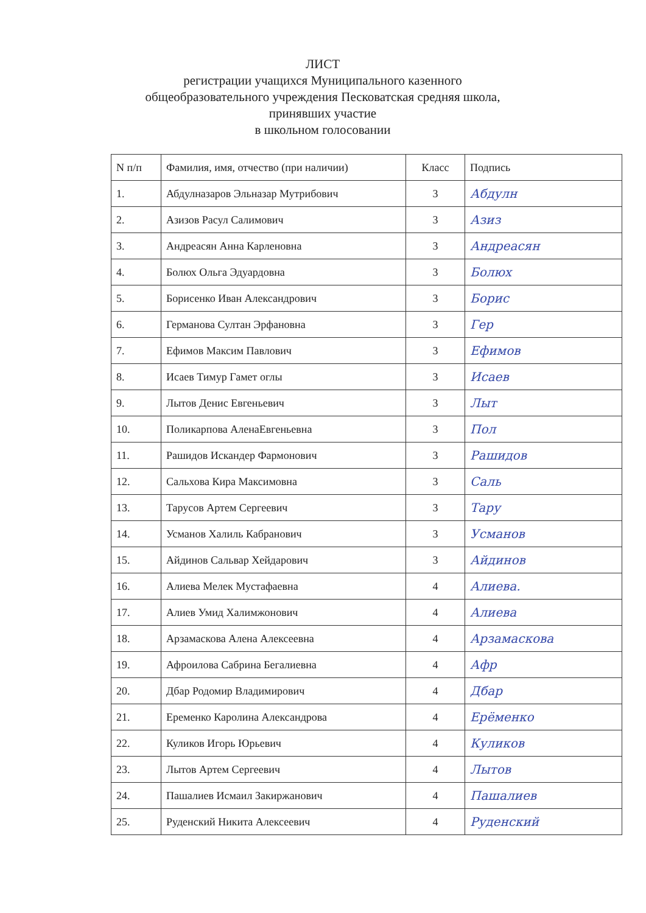ЛИСТ
регистрации учащихся Муниципального казенного общеобразовательного учреждения Песковатская средняя школа, принявших участие
в школьном голосовании
| N п/п | Фамилия, имя, отчество (при наличии) | Класс | Подпись |
| --- | --- | --- | --- |
| 1. | Абдулназаров Эльназар Мутрибович | 3 | Абдулн |
| 2. | Азизов Расул Салимович | 3 | Азиз |
| 3. | Андреасян Анна Карленовна | 3 | Андреасян |
| 4. | Болюх Ольга Эдуардовна | 3 | Болюх |
| 5. | Борисенко Иван Александрович | 3 | Борис |
| 6. | Германова Султан Эрфановна | 3 | Гер |
| 7. | Ефимов Максим Павлович | 3 | Ефимов |
| 8. | Исаев Тимур Гамет оглы | 3 | Исаев |
| 9. | Лытов Денис Евгеньевич | 3 | Лыт |
| 10. | Поликарпова АленаЕвгеньевна | 3 | Пол |
| 11. | Рашидов Искандер Фармонович | 3 | Рашидов |
| 12. | Сальхова Кира Максимовна | 3 | Саль |
| 13. | Тарусов Артем Сергеевич | 3 | Тару |
| 14. | Усманов Халиль Кабранович | 3 | Усманов |
| 15. | Айдинов Сальвар Хейдарович | 3 | Айдинов |
| 16. | Алиева Мелек Мустафаевна | 4 | Алиева. |
| 17. | Алиев Умид Халимжонович | 4 | Алиева |
| 18. | Арзамаскова Алена Алексеевна | 4 | Арзамаскова |
| 19. | Афроилова Сабрина Бегалиевна | 4 | Афр |
| 20. | Дбар Родомир Владимирович | 4 | Дбар |
| 21. | Еременко Каролина Александрова | 4 | Ерёменко |
| 22. | Куликов Игорь Юрьевич | 4 | Куликов |
| 23. | Лытов Артем Сергеевич | 4 | Лытов |
| 24. | Пашалиев Исмаил Закиржанович | 4 | Пашалиев |
| 25. | Руденский Никита Алексеевич | 4 | Руденский |